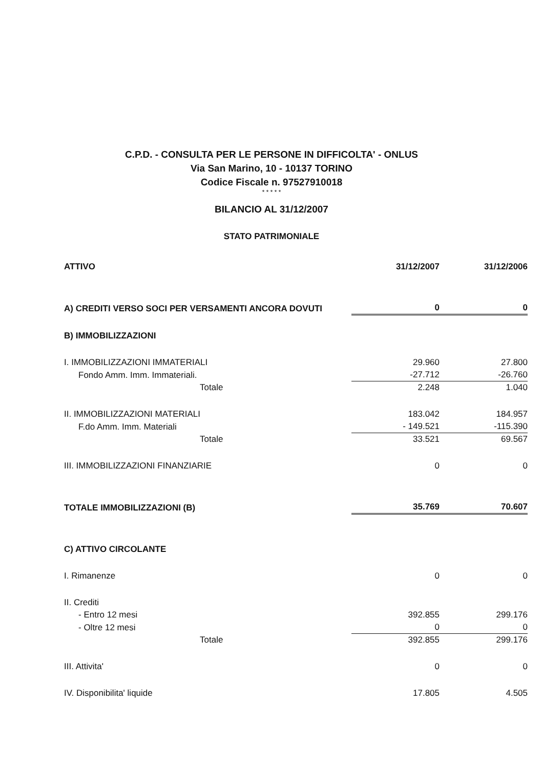C.P.D. - CONSULTA PER LE PERSONE IN DIFFICOLTA' - ONLUS
Via San Marino, 10 - 10137 TORINO
Codice Fiscale n. 97527910018
* * * * *
BILANCIO AL 31/12/2007
STATO PATRIMONIALE
| ATTIVO | 31/12/2007 | 31/12/2006 |
| --- | --- | --- |
| A) CREDITI VERSO SOCI PER VERSAMENTI ANCORA DOVUTI | 0 | 0 |
| B) IMMOBILIZZAZIONI | | |
| I. IMMOBILIZZAZIONI IMMATERIALI | 29.960 | 27.800 |
| Fondo Amm. Imm. Immateriali. | -27.712 | -26.760 |
| Totale | 2.248 | 1.040 |
| II. IMMOBILIZZAZIONI MATERIALI | 183.042 | 184.957 |
| F.do Amm. Imm. Materiali | - 149.521 | -115.390 |
| Totale | 33.521 | 69.567 |
| III. IMMOBILIZZAZIONI FINANZIARIE | 0 | 0 |
| TOTALE IMMOBILIZZAZIONI (B) | 35.769 | 70.607 |
| C) ATTIVO CIRCOLANTE | | |
| I. Rimanenze | 0 | 0 |
| II. Crediti | | |
| - Entro 12 mesi | 392.855 | 299.176 |
| - Oltre 12 mesi | 0 | 0 |
| Totale | 392.855 | 299.176 |
| III. Attivita' | 0 | 0 |
| IV. Disponibilita' liquide | 17.805 | 4.505 |